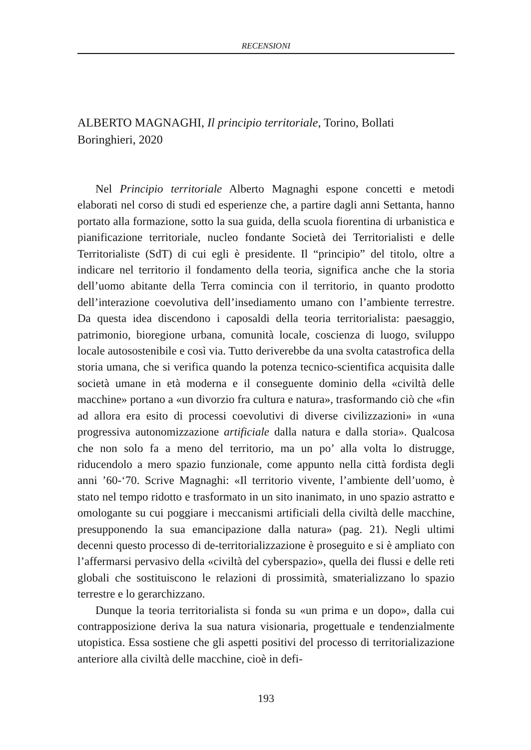RECENSIONI
ALBERTO MAGNAGHI, Il principio territoriale, Torino, Bollati Boringhieri, 2020
Nel Principio territoriale Alberto Magnaghi espone concetti e metodi elaborati nel corso di studi ed esperienze che, a partire dagli anni Settanta, hanno portato alla formazione, sotto la sua guida, della scuola fiorentina di urbanistica e pianificazione territoriale, nucleo fondante Società dei Territorialisti e delle Territorialiste (SdT) di cui egli è presidente. Il “principio” del titolo, oltre a indicare nel territorio il fondamento della teoria, significa anche che la storia dell’uomo abitante della Terra comincia con il territorio, in quanto prodotto dell’interazione coevolutiva dell’insediamento umano con l’ambiente terrestre. Da questa idea discendono i caposaldi della teoria territorialista: paesaggio, patrimonio, bioregione urbana, comunità locale, coscienza di luogo, sviluppo locale autosostenibile e così via. Tutto deriverebbe da una svolta catastrofica della storia umana, che si verifica quando la potenza tecnico-scientifica acquisita dalle società umane in età moderna e il conseguente dominio della «civiltà delle macchine» portano a «un divorzio fra cultura e natura», trasformando ciò che «fin ad allora era esito di processi coevolutivi di diverse civilizzazioni» in «una progressiva autonomizzazione artificiale dalla natura e dalla storia». Qualcosa che non solo fa a meno del territorio, ma un po’ alla volta lo distrugge, riducendolo a mero spazio funzionale, come appunto nella città fordista degli anni ’60-‘70. Scrive Magnaghi: «Il territorio vivente, l’ambiente dell’uomo, è stato nel tempo ridotto e trasformato in un sito inanimato, in uno spazio astratto e omologante su cui poggiare i meccanismi artificiali della civiltà delle macchine, presupponendo la sua emancipazione dalla natura» (pag. 21). Negli ultimi decenni questo processo di de-territorializzazione è proseguito e si è ampliato con l’affermarsi pervasivo della «civiltà del cyberspazio», quella dei flussi e delle reti globali che sostituiscono le relazioni di prossimità, smaterializzano lo spazio terrestre e lo gerarchizzano.
Dunque la teoria territorialista si fonda su «un prima e un dopo», dalla cui contrapposizione deriva la sua natura visionaria, progettuale e tendenzialmente utopistica. Essa sostiene che gli aspetti positivi del processo di territorializazione anteriore alla civiltà delle macchine, cioè in defi-
193